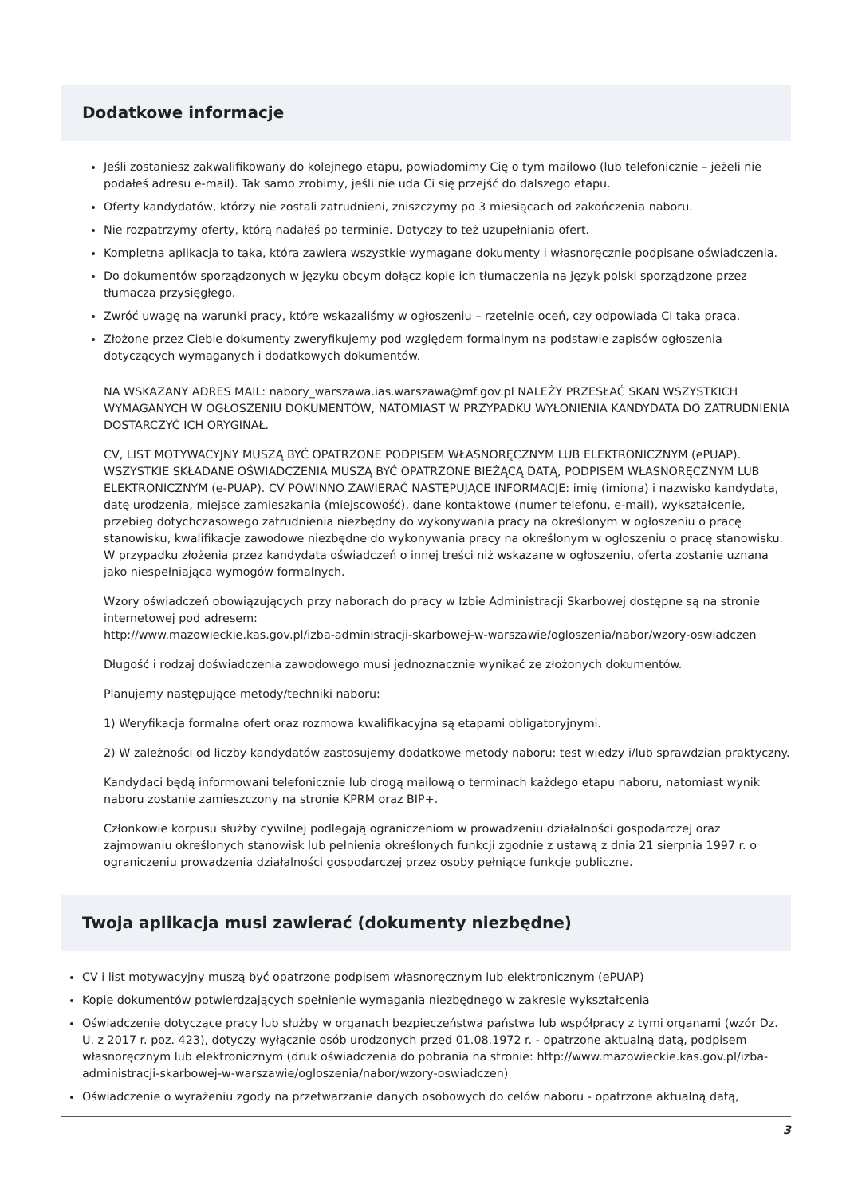Dodatkowe informacje
Jeśli zostaniesz zakwalifikowany do kolejnego etapu, powiadomimy Cię o tym mailowo (lub telefonicznie – jeżeli nie podałeś adresu e-mail). Tak samo zrobimy, jeśli nie uda Ci się przejść do dalszego etapu.
Oferty kandydatów, którzy nie zostali zatrudnieni, zniszczymy po 3 miesiącach od zakończenia naboru.
Nie rozpatrzymy oferty, którą nadałeś po terminie. Dotyczy to też uzupełniania ofert.
Kompletna aplikacja to taka, która zawiera wszystkie wymagane dokumenty i własnoręcznie podpisane oświadczenia.
Do dokumentów sporządzonych w języku obcym dołącz kopie ich tłumaczenia na język polski sporządzone przez tłumacza przysięgłego.
Zwróć uwagę na warunki pracy, które wskazaliśmy w ogłoszeniu – rzetelnie oceń, czy odpowiada Ci taka praca.
Złożone przez Ciebie dokumenty zweryfikujemy pod względem formalnym na podstawie zapisów ogłoszenia dotyczących wymaganych i dodatkowych dokumentów.
NA WSKAZANY ADRES MAIL: nabory_warszawa.ias.warszawa@mf.gov.pl NALEŻY PRZESŁAĆ SKAN WSZYSTKICH WYMAGANYCH W OGŁOSZENIU DOKUMENTÓW, NATOMIAST W PRZYPADKU WYŁONIENIA KANDYDATA DO ZATRUDNIENIA DOSTARCZYĆ ICH ORYGINAŁ.
CV, LIST MOTYWACYJNY MUSZĄ BYĆ OPATRZONE PODPISEM WŁASNORĘCZNYM LUB ELEKTRONICZNYM (ePUAP). WSZYSTKIE SKŁADANE OŚWIADCZENIA MUSZĄ BYĆ OPATRZONE BIEŻĄCĄ DATĄ, PODPISEM WŁASNORĘCZNYM LUB ELEKTRONICZNYM (e-PUAP). CV POWINNO ZAWIERAĆ NASTĘPUJĄCE INFORMACJE: imię (imiona) i nazwisko kandydata, datę urodzenia, miejsce zamieszkania (miejscowość), dane kontaktowe (numer telefonu, e-mail), wykształcenie, przebieg dotychczasowego zatrudnienia niezbędny do wykonywania pracy na określonym w ogłoszeniu o pracę stanowisku, kwalifikacje zawodowe niezbędne do wykonywania pracy na określonym w ogłoszeniu o pracę stanowisku. W przypadku złożenia przez kandydata oświadczeń o innej treści niż wskazane w ogłoszeniu, oferta zostanie uznana jako niespełniająca wymogów formalnych.
Wzory oświadczeń obowiązujących przy naborach do pracy w Izbie Administracji Skarbowej dostępne są na stronie internetowej pod adresem:
http://www.mazowieckie.kas.gov.pl/izba-administracji-skarbowej-w-warszawie/ogloszenia/nabor/wzory-oswiadczen
Długość i rodzaj doświadczenia zawodowego musi jednoznacznie wynikać ze złożonych dokumentów.
Planujemy następujące metody/techniki naboru:
1) Weryfikacja formalna ofert oraz rozmowa kwalifikacyjna są etapami obligatoryjnymi.
2) W zależności od liczby kandydatów zastosujemy dodatkowe metody naboru: test wiedzy i/lub sprawdzian praktyczny.
Kandydaci będą informowani telefonicznie lub drogą mailową o terminach każdego etapu naboru, natomiast wynik naboru zostanie zamieszczony na stronie KPRM oraz BIP+.
Członkowie korpusu służby cywilnej podlegają ograniczeniom w prowadzeniu działalności gospodarczej oraz zajmowaniu określonych stanowisk lub pełnienia określonych funkcji zgodnie z ustawą z dnia 21 sierpnia 1997 r. o ograniczeniu prowadzenia działalności gospodarczej przez osoby pełniące funkcje publiczne.
Twoja aplikacja musi zawierać (dokumenty niezbędne)
CV i list motywacyjny muszą być opatrzone podpisem własnoręcznym lub elektronicznym (ePUAP)
Kopie dokumentów potwierdzających spełnienie wymagania niezbędnego w zakresie wykształcenia
Oświadczenie dotyczące pracy lub służby w organach bezpieczeństwa państwa lub współpracy z tymi organami (wzór Dz. U. z 2017 r. poz. 423), dotyczy wyłącznie osób urodzonych przed 01.08.1972 r. - opatrzone aktualną datą, podpisem własnoręcznym lub elektronicznym (druk oświadczenia do pobrania na stronie: http://www.mazowieckie.kas.gov.pl/izba-administracji-skarbowej-w-warszawie/ogloszenia/nabor/wzory-oswiadczen)
Oświadczenie o wyrażeniu zgody na przetwarzanie danych osobowych do celów naboru - opatrzone aktualną datą,
3